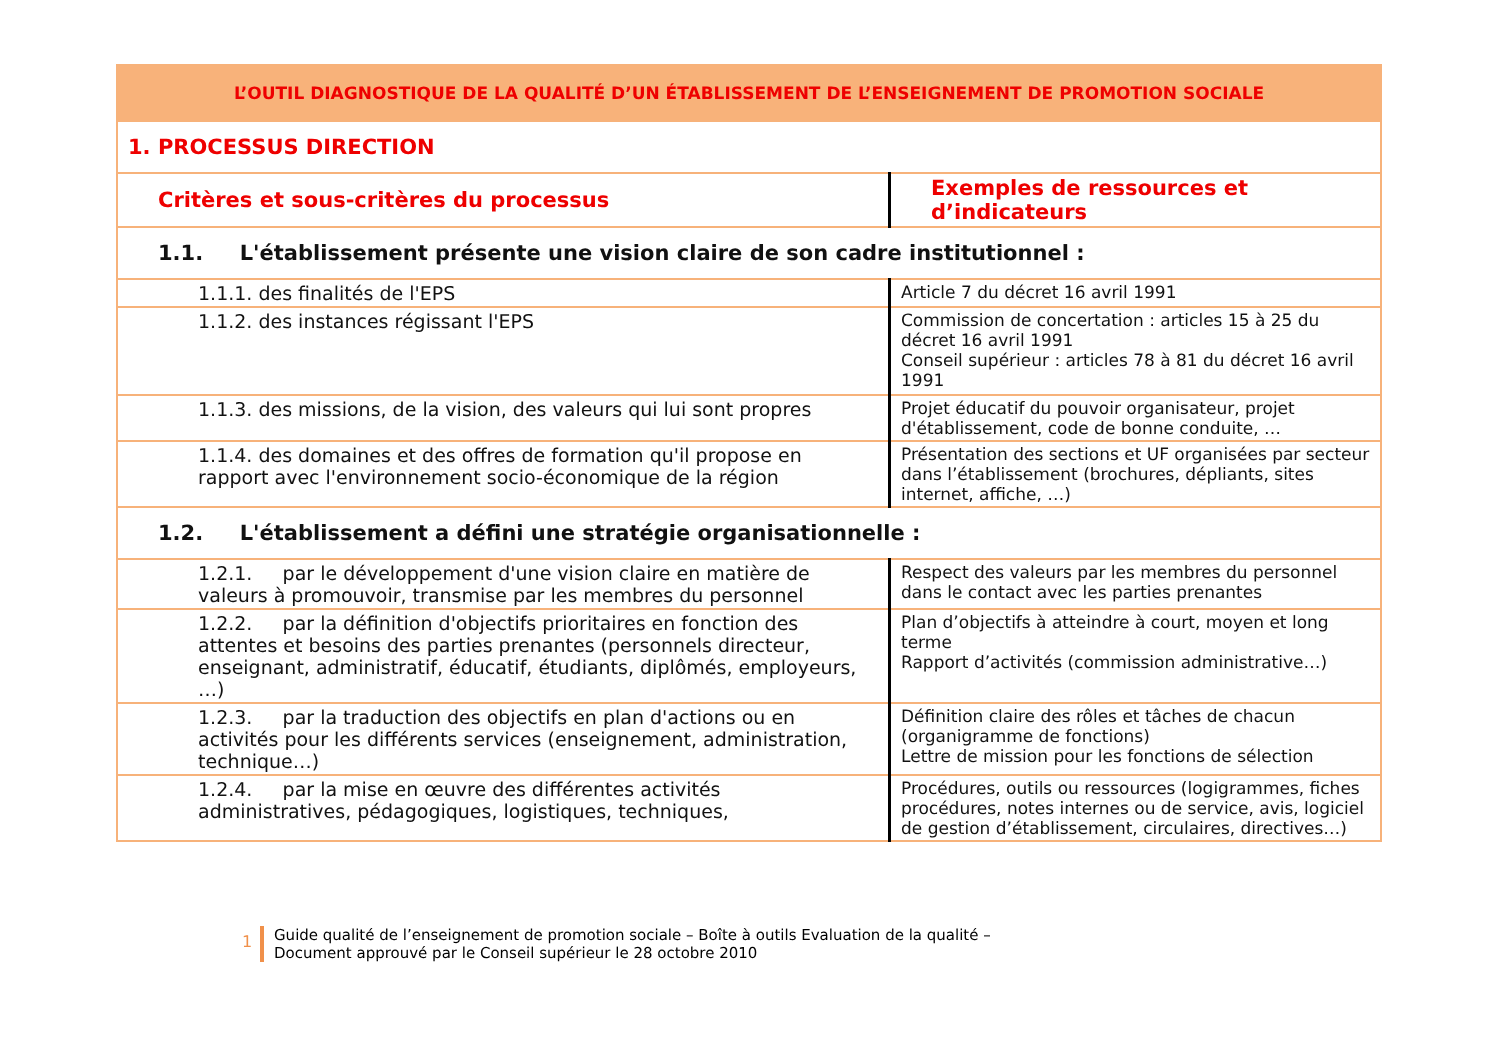| L’OUTIL DIAGNOSTIQUE DE LA QUALITÉ D’UN ÉTABLISSEMENT DE L’ENSEIGNEMENT DE PROMOTION SOCIALE | |
| 1. PROCESSUS DIRECTION | |
| Critères et sous-critères du processus | Exemples de ressources et d’indicateurs |
| 1.1. L'établissement présente une vision claire de son cadre institutionnel : | |
| 1.1.1. des finalités de l'EPS | Article 7 du décret 16 avril 1991 |
| 1.1.2. des instances régissant l'EPS | Commission de concertation : articles 15 à 25 du décret 16 avril 1991 Conseil supérieur : articles 78 à 81 du décret 16 avril 1991 |
| 1.1.3. des missions, de la vision, des valeurs qui lui sont propres | Projet éducatif du pouvoir organisateur, projet d'établissement, code de bonne conduite, … |
| 1.1.4. des domaines et des offres de formation qu'il propose en rapport avec l'environnement socio-économique de la région | Présentation des sections et UF organisées par secteur dans l’établissement (brochures, dépliants, sites internet, affiche, …) |
| 1.2. L'établissement a défini une stratégie organisationnelle : | |
| 1.2.1. par le développement d'une vision claire en matière de valeurs à promouvoir, transmise par les membres du personnel | Respect des valeurs par les membres du personnel dans le contact avec les parties prenantes |
| 1.2.2. par la définition d'objectifs prioritaires en fonction des attentes et besoins des parties prenantes (personnels directeur, enseignant, administratif, éducatif, étudiants, diplômés, employeurs, …) | Plan d’objectifs à atteindre à court, moyen et long terme Rapport d’activités (commission administrative…) |
| 1.2.3. par la traduction des objectifs en plan d'actions ou en activités pour les différents services (enseignement, administration, technique…) | Définition claire des rôles et tâches de chacun (organigramme de fonctions) Lettre de mission pour les fonctions de sélection |
| 1.2.4. par la mise en œuvre des différentes activités administratives, pédagogiques, logistiques, techniques, | Procédures, outils ou ressources (logigrammes, fiches procédures, notes internes ou de service, avis, logiciel de gestion d’établissement, circulaires, directives…) |
1
Guide qualité de l’enseignement de promotion sociale – Boîte à outils Evaluation de la qualité –
Document approuvé par le Conseil supérieur le 28 octobre 2010